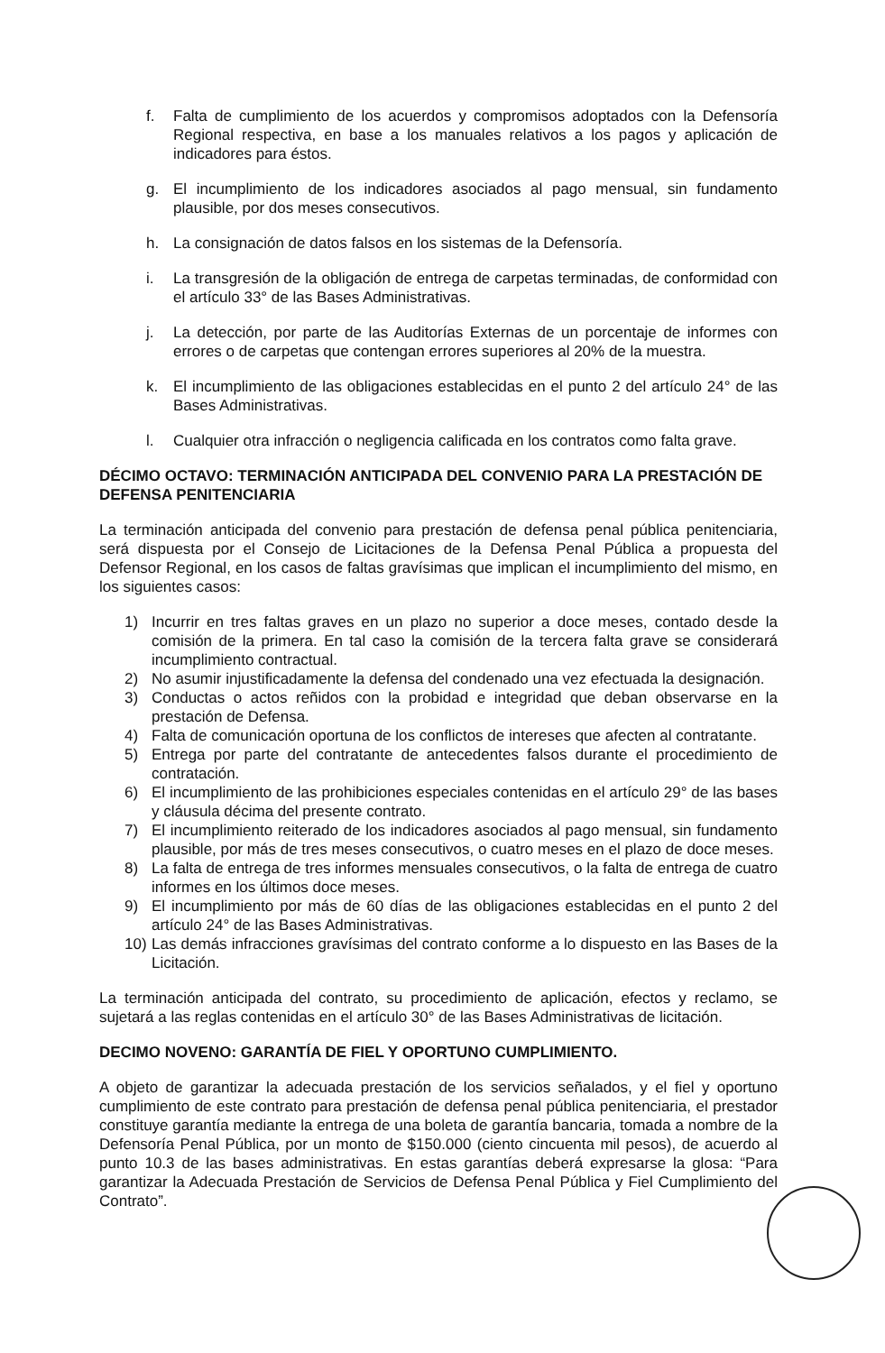f. Falta de cumplimiento de los acuerdos y compromisos adoptados con la Defensoría Regional respectiva, en base a los manuales relativos a los pagos y aplicación de indicadores para éstos.
g. El incumplimiento de los indicadores asociados al pago mensual, sin fundamento plausible, por dos meses consecutivos.
h. La consignación de datos falsos en los sistemas de la Defensoría.
i. La transgresión de la obligación de entrega de carpetas terminadas, de conformidad con el artículo 33° de las Bases Administrativas.
j. La detección, por parte de las Auditorías Externas de un porcentaje de informes con errores o de carpetas que contengan errores superiores al 20% de la muestra.
k. El incumplimiento de las obligaciones establecidas en el punto 2 del artículo 24° de las Bases Administrativas.
l. Cualquier otra infracción o negligencia calificada en los contratos como falta grave.
DÉCIMO OCTAVO: TERMINACIÓN ANTICIPADA DEL CONVENIO PARA LA PRESTACIÓN DE DEFENSA PENITENCIARIA
La terminación anticipada del convenio para prestación de defensa penal pública penitenciaria, será dispuesta por el Consejo de Licitaciones de la Defensa Penal Pública a propuesta del Defensor Regional, en los casos de faltas gravísimas que implican el incumplimiento del mismo, en los siguientes casos:
1) Incurrir en tres faltas graves en un plazo no superior a doce meses, contado desde la comisión de la primera. En tal caso la comisión de la tercera falta grave se considerará incumplimiento contractual.
2) No asumir injustificadamente la defensa del condenado una vez efectuada la designación.
3) Conductas o actos reñidos con la probidad e integridad que deban observarse en la prestación de Defensa.
4) Falta de comunicación oportuna de los conflictos de intereses que afecten al contratante.
5) Entrega por parte del contratante de antecedentes falsos durante el procedimiento de contratación.
6) El incumplimiento de las prohibiciones especiales contenidas en el artículo 29° de las bases y cláusula décima del presente contrato.
7) El incumplimiento reiterado de los indicadores asociados al pago mensual, sin fundamento plausible, por más de tres meses consecutivos, o cuatro meses en el plazo de doce meses.
8) La falta de entrega de tres informes mensuales consecutivos, o la falta de entrega de cuatro informes en los últimos doce meses.
9) El incumplimiento por más de 60 días de las obligaciones establecidas en el punto 2 del artículo 24° de las Bases Administrativas.
10) Las demás infracciones gravísimas del contrato conforme a lo dispuesto en las Bases de la Licitación.
La terminación anticipada del contrato, su procedimiento de aplicación, efectos y reclamo, se sujetará a las reglas contenidas en el artículo 30° de las Bases Administrativas de licitación.
DECIMO NOVENO: GARANTÍA DE FIEL Y OPORTUNO CUMPLIMIENTO.
A objeto de garantizar la adecuada prestación de los servicios señalados, y el fiel y oportuno cumplimiento de este contrato para prestación de defensa penal pública penitenciaria, el prestador constituye garantía mediante la entrega de una boleta de garantía bancaria, tomada a nombre de la Defensoría Penal Pública, por un monto de $150.000 (ciento cincuenta mil pesos), de acuerdo al punto 10.3 de las bases administrativas. En estas garantías deberá expresarse la glosa: “Para garantizar la Adecuada Prestación de Servicios de Defensa Penal Pública y Fiel Cumplimiento del Contrato”.